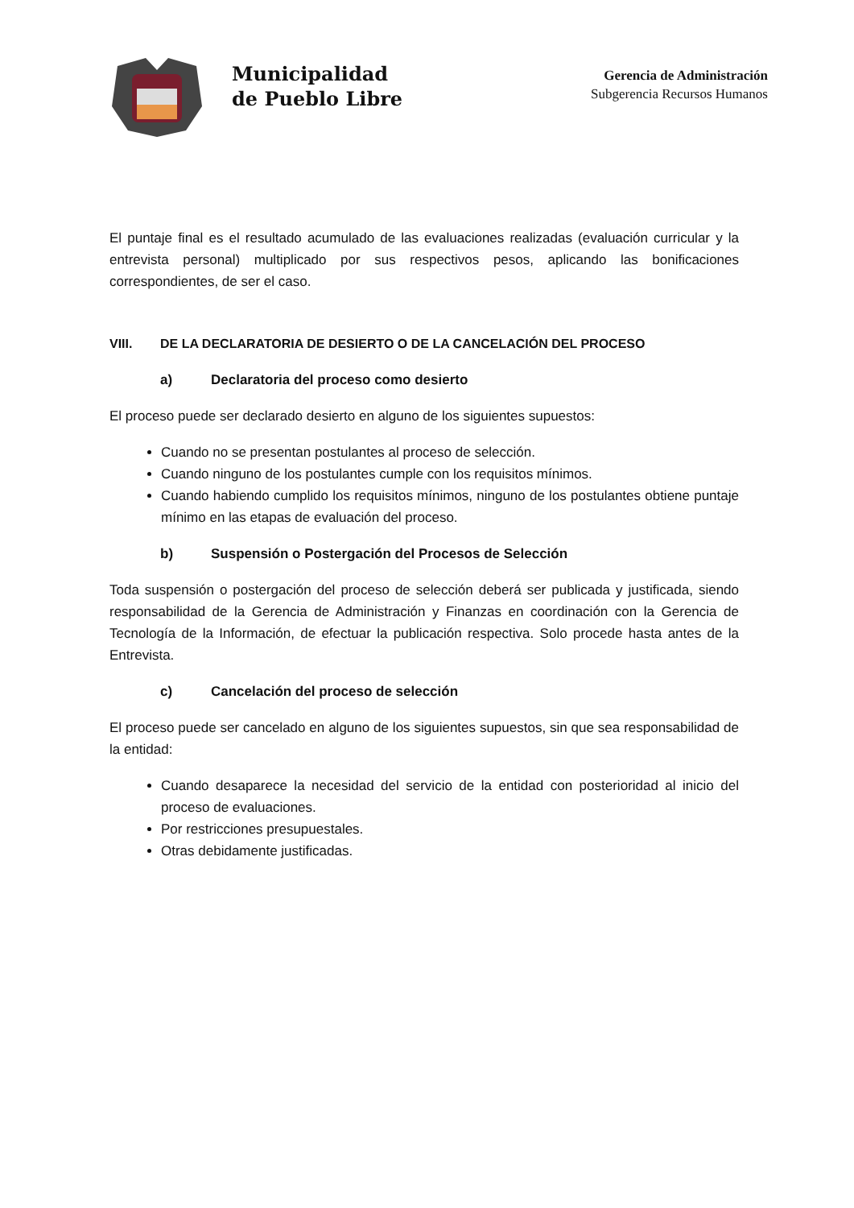Municipalidad
de Pueblo Libre
Gerencia de Administración
Subgerencia Recursos Humanos
El puntaje final es el resultado acumulado de las evaluaciones realizadas (evaluación curricular y la entrevista personal) multiplicado por sus respectivos pesos, aplicando las bonificaciones correspondientes, de ser el caso.
VIII. DE LA DECLARATORIA DE DESIERTO O DE LA CANCELACIÓN DEL PROCESO
a) Declaratoria del proceso como desierto
El proceso puede ser declarado desierto en alguno de los siguientes supuestos:
Cuando no se presentan postulantes al proceso de selección.
Cuando ninguno de los postulantes cumple con los requisitos mínimos.
Cuando habiendo cumplido los requisitos mínimos, ninguno de los postulantes obtiene puntaje mínimo en las etapas de evaluación del proceso.
b) Suspensión o Postergación del Procesos de Selección
Toda suspensión o postergación del proceso de selección deberá ser publicada y justificada, siendo responsabilidad de la Gerencia de Administración y Finanzas en coordinación con la Gerencia de Tecnología de la Información, de efectuar la publicación respectiva. Solo procede hasta antes de la Entrevista.
c) Cancelación del proceso de selección
El proceso puede ser cancelado en alguno de los siguientes supuestos, sin que sea responsabilidad de la entidad:
Cuando desaparece la necesidad del servicio de la entidad con posterioridad al inicio del proceso de evaluaciones.
Por restricciones presupuestales.
Otras debidamente justificadas.